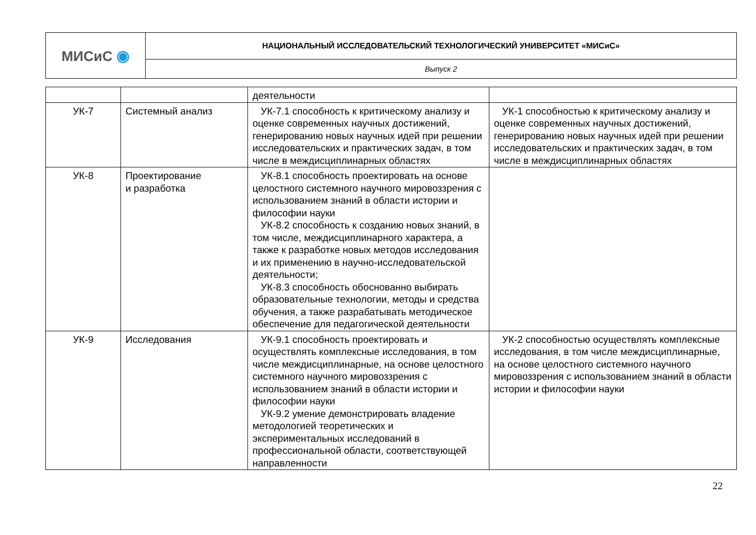| МИСиС ◉ | НАЦИОНАЛЬНЫЙ ИССЛЕДОВАТЕЛЬСКИЙ ТЕХНОЛОГИЧЕСКИЙ УНИВЕРСИТЕТ «МИСиС» |
| | Выпуск 2 |
| | | деятельности | |
| УК-7 | Системный анализ | УК-7.1 способность к критическому анализу и оценке современных научных достижений, генерированию новых научных идей при решении исследовательских и практических задач, в том числе в междисциплинарных областях | УК-1 способностью к критическому анализу и оценке современных научных достижений, генерированию новых научных идей при решении исследовательских и практических задач, в том числе в междисциплинарных областях |
| УК-8 | Проектирование и разработка | УК-8.1 способность проектировать на основе целостного системного научного мировоззрения с использованием знаний в области истории и философии науки УК-8.2 способность к созданию новых знаний, в том числе, междисциплинарного характера, а также к разработке новых методов исследования и их применению в научно-исследовательской деятельности; УК-8.3 способность обоснованно выбирать образовательные технологии, методы и средства обучения, а также разрабатывать методическое обеспечение для педагогической деятельности | |
| УК-9 | Исследования | УК-9.1 способность проектировать и осуществлять комплексные исследования, в том числе междисциплинарные, на основе целостного системного научного мировоззрения с использованием знаний в области истории и философии науки УК-9.2 умение демонстрировать владение методологией теоретических и экспериментальных исследований в профессиональной области, соответствующей направленности | УК-2 способностью осуществлять комплексные исследования, в том числе междисциплинарные, на основе целостного системного научного мировоззрения с использованием знаний в области истории и философии науки |
22